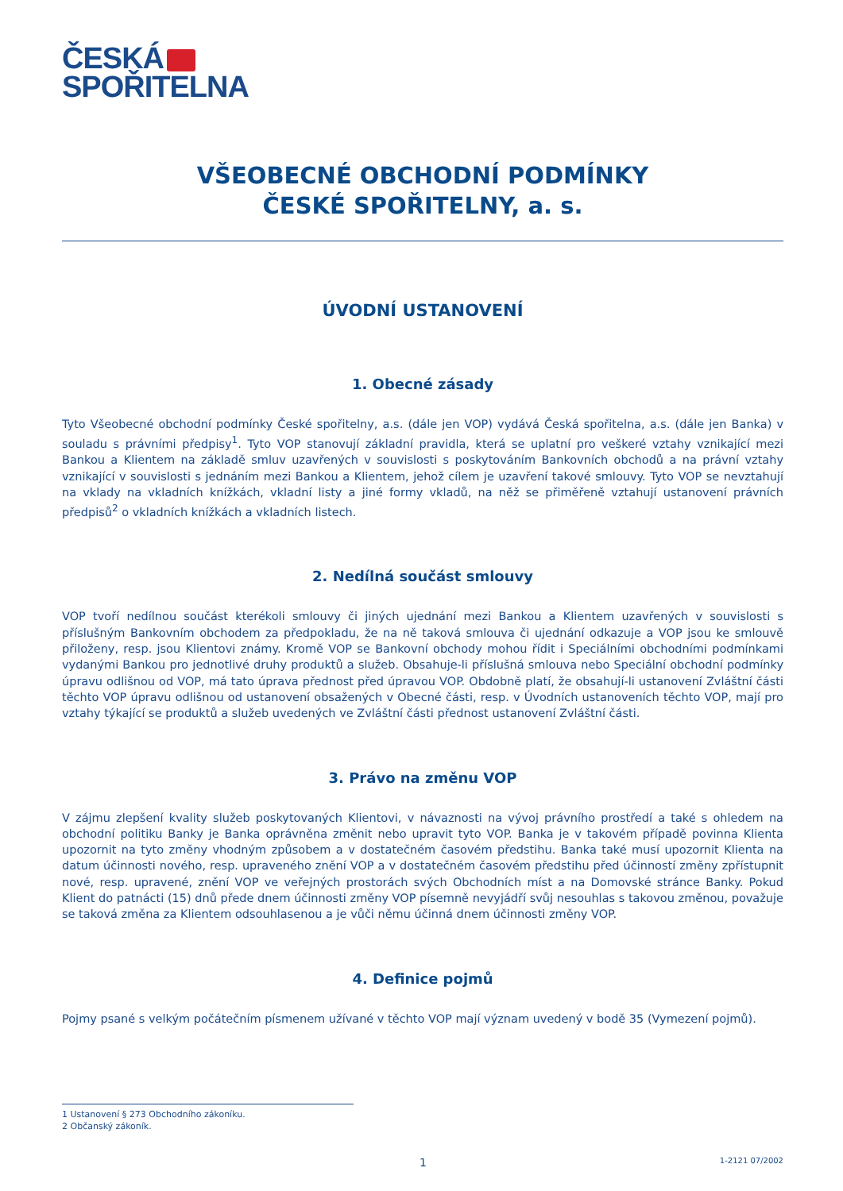ČESKÁ
SPOŘITELNA
VŠEOBECNÉ OBCHODNÍ PODMÍNKY
ČESKÉ SPOŘITELNY, a. s.
ÚVODNÍ USTANOVENÍ
1. Obecné zásady
Tyto Všeobecné obchodní podmínky České spořitelny, a.s. (dále jen VOP) vydává Česká spořitelna, a.s. (dále jen Banka) v souladu s právními předpisy<sup>1</sup>. Tyto VOP stanovují základní pravidla, která se uplatní pro veškeré vztahy vznikající mezi Bankou a Klientem na základě smluv uzavřených v souvislosti s poskytováním Bankovních obchodů a na právní vztahy vznikající v souvislosti s jednáním mezi Bankou a Klientem, jehož cílem je uzavření takové smlouvy. Tyto VOP se nevztahují na vklady na vkladních knížkách, vkladní listy a jiné formy vkladů, na něž se přiměřeně vztahují ustanovení právních předpisů<sup>2</sup> o vkladních knížkách a vkladních listech.
2. Nedílná součást smlouvy
VOP tvoří nedílnou součást kterékoli smlouvy či jiných ujednání mezi Bankou a Klientem uzavřených v souvislosti s příslušným Bankovním obchodem za předpokladu, že na ně taková smlouva či ujednání odkazuje a VOP jsou ke smlouvě přiloženy, resp. jsou Klientovi známy. Kromě VOP se Bankovní obchody mohou řídit i Speciálními obchodními podmínkami vydanými Bankou pro jednotlivé druhy produktů a služeb. Obsahuje-li příslušná smlouva nebo Speciální obchodní podmínky úpravu odlišnou od VOP, má tato úprava přednost před úpravou VOP. Obdobně platí, že obsahují-li ustanovení Zvláštní části těchto VOP úpravu odlišnou od ustanovení obsažených v Obecné části, resp. v Úvodních ustanoveních těchto VOP, mají pro vztahy týkající se produktů a služeb uvedených ve Zvláštní části přednost ustanovení Zvláštní části.
3. Právo na změnu VOP
V zájmu zlepšení kvality služeb poskytovaných Klientovi, v návaznosti na vývoj právního prostředí a také s ohledem na obchodní politiku Banky je Banka oprávněna změnit nebo upravit tyto VOP. Banka je v takovém případě povinna Klienta upozornit na tyto změny vhodným způsobem a v dostatečném časovém předstihu. Banka také musí upozornit Klienta na datum účinnosti nového, resp. upraveného znění VOP a v dostatečném časovém předstihu před účinností změny zpřístupnit nové, resp. upravené, znění VOP ve veřejných prostorách svých Obchodních míst a na Domovské stránce Banky. Pokud Klient do patnácti (15) dnů přede dnem účinnosti změny VOP písemně nevyjádří svůj nesouhlas s takovou změnou, považuje se taková změna za Klientem odsouhlasenou a je vůči němu účinná dnem účinnosti změny VOP.
4. Definice pojmů
Pojmy psané s velkým počátečním písmenem užívané v těchto VOP mají význam uvedený v bodě 35 (Vymezení pojmů).
1 Ustanovení § 273 Obchodního zákoníku.
2 Občanský zákoník.
1 1-2121 07/2002